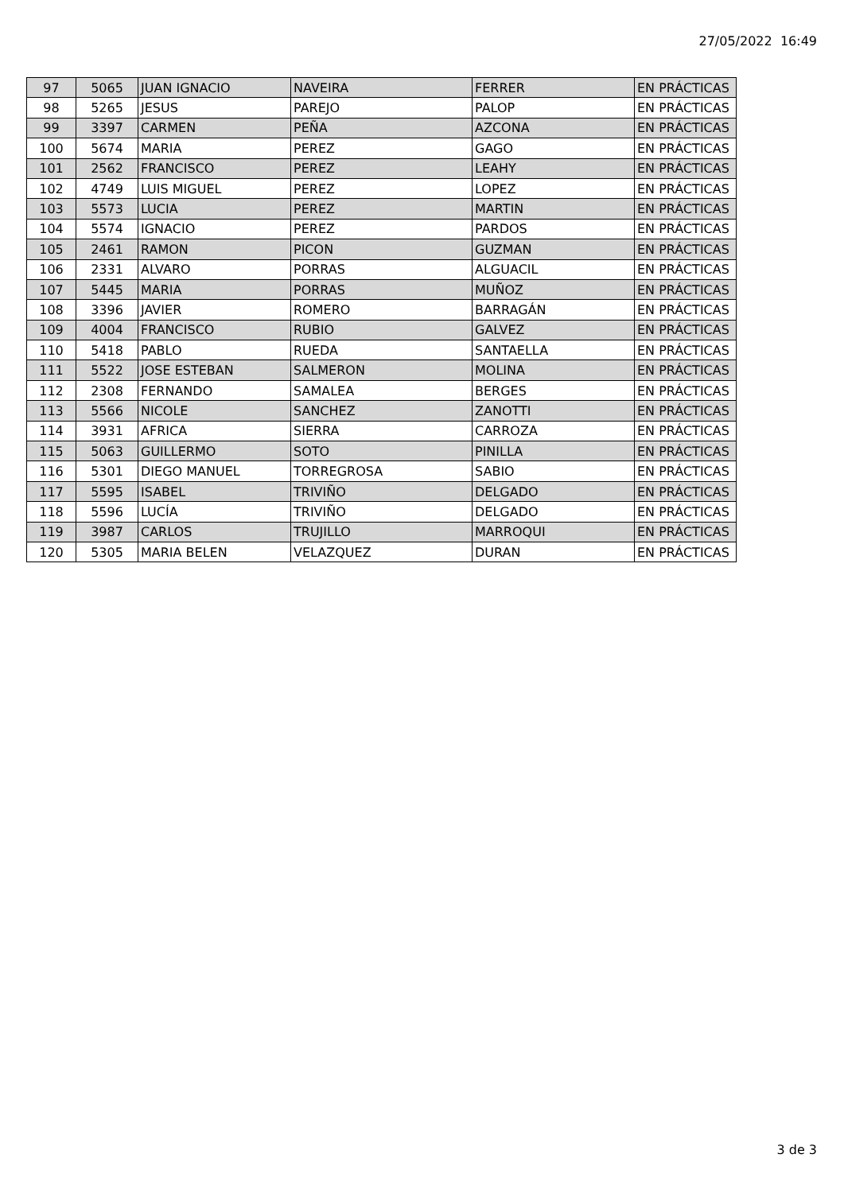27/05/2022 16:49
| 97 | 5065 | JUAN IGNACIO | NAVEIRA | FERRER | EN PRÁCTICAS |
| 98 | 5265 | JESUS | PAREJO | PALOP | EN PRÁCTICAS |
| 99 | 3397 | CARMEN | PEÑA | AZCONA | EN PRÁCTICAS |
| 100 | 5674 | MARIA | PEREZ | GAGO | EN PRÁCTICAS |
| 101 | 2562 | FRANCISCO | PEREZ | LEAHY | EN PRÁCTICAS |
| 102 | 4749 | LUIS MIGUEL | PEREZ | LOPEZ | EN PRÁCTICAS |
| 103 | 5573 | LUCIA | PEREZ | MARTIN | EN PRÁCTICAS |
| 104 | 5574 | IGNACIO | PEREZ | PARDOS | EN PRÁCTICAS |
| 105 | 2461 | RAMON | PICON | GUZMAN | EN PRÁCTICAS |
| 106 | 2331 | ALVARO | PORRAS | ALGUACIL | EN PRÁCTICAS |
| 107 | 5445 | MARIA | PORRAS | MUÑOZ | EN PRÁCTICAS |
| 108 | 3396 | JAVIER | ROMERO | BARRAGÁN | EN PRÁCTICAS |
| 109 | 4004 | FRANCISCO | RUBIO | GALVEZ | EN PRÁCTICAS |
| 110 | 5418 | PABLO | RUEDA | SANTAELLA | EN PRÁCTICAS |
| 111 | 5522 | JOSE ESTEBAN | SALMERON | MOLINA | EN PRÁCTICAS |
| 112 | 2308 | FERNANDO | SAMALEA | BERGES | EN PRÁCTICAS |
| 113 | 5566 | NICOLE | SANCHEZ | ZANOTTI | EN PRÁCTICAS |
| 114 | 3931 | AFRICA | SIERRA | CARROZA | EN PRÁCTICAS |
| 115 | 5063 | GUILLERMO | SOTO | PINILLA | EN PRÁCTICAS |
| 116 | 5301 | DIEGO MANUEL | TORREGROSA | SABIO | EN PRÁCTICAS |
| 117 | 5595 | ISABEL | TRIVIÑO | DELGADO | EN PRÁCTICAS |
| 118 | 5596 | LUCÍA | TRIVIÑO | DELGADO | EN PRÁCTICAS |
| 119 | 3987 | CARLOS | TRUJILLO | MARROQUI | EN PRÁCTICAS |
| 120 | 5305 | MARIA BELEN | VELAZQUEZ | DURAN | EN PRÁCTICAS |
3 de 3